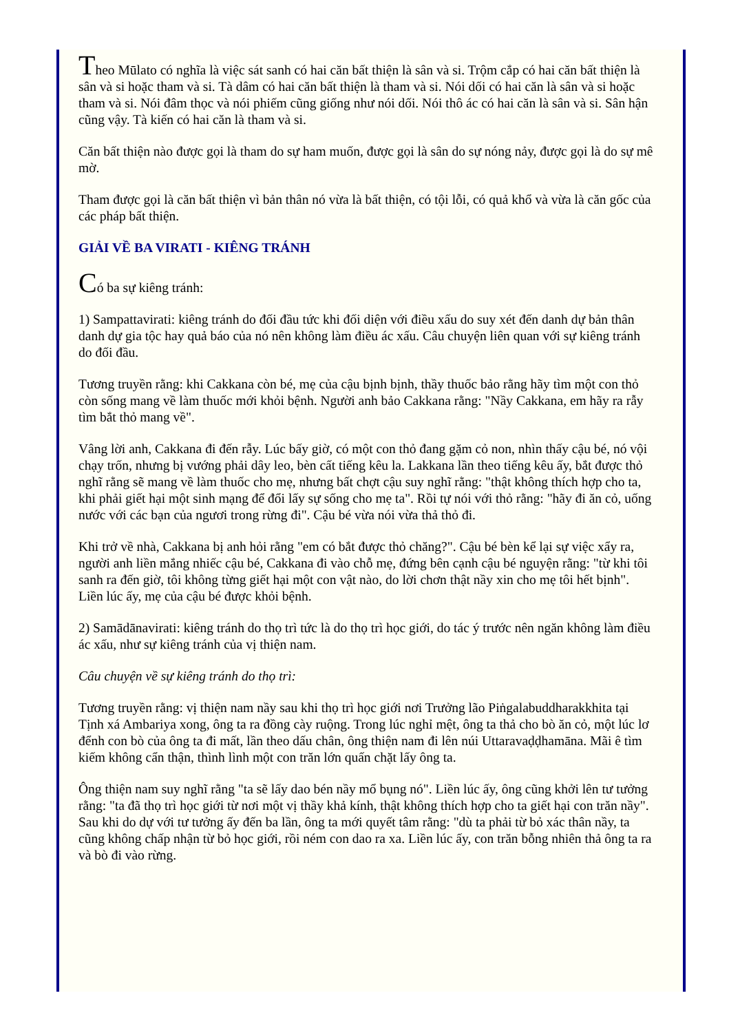Theo Mūlato có nghĩa là việc sát sanh có hai căn bất thiện là sân và si. Trộm cắp có hai căn bất thiện là sân và si hoặc tham và si. Tà dâm có hai căn bất thiện là tham và si. Nói dối có hai căn là sân và si hoặc tham và si. Nói đâm thọc và nói phiếm cũng giống như nói dối. Nói thô ác có hai căn là sân và si. Sân hận cũng vậy. Tà kiến có hai căn là tham và si.
Căn bất thiện nào được gọi là tham do sự ham muốn, được gọi là sân do sự nóng nảy, được gọi là do sự mê mờ.
Tham được gọi là căn bất thiện vì bản thân nó vừa là bất thiện, có tội lỗi, có quả khổ và vừa là căn gốc của các pháp bất thiện.
GIẢI VỀ BA VIRATI - KIÊNG TRÁNH
Có ba sự kiêng tránh:
1) Sampattavirati: kiêng tránh do đối đầu tức khi đối diện với điều xấu do suy xét đến danh dự bản thân danh dự gia tộc hay quả báo của nó nên không làm điều ác xấu. Câu chuyện liên quan với sự kiêng tránh do đối đầu.
Tương truyền rằng: khi Cakkana còn bé, mẹ của cậu bịnh bịnh, thầy thuốc bảo rằng hãy tìm một con thỏ còn sống mang về làm thuốc mới khỏi bệnh. Người anh bảo Cakkana rằng: "Nầy Cakkana, em hãy ra rẫy tìm bắt thỏ mang về".
Vâng lời anh, Cakkana đi đến rẫy. Lúc bấy giờ, có một con thỏ đang gặm cỏ non, nhìn thấy cậu bé, nó vội chạy trốn, nhưng bị vướng phải dây leo, bèn cất tiếng kêu la. Lakkana lần theo tiếng kêu ấy, bắt được thỏ nghĩ rằng sẽ mang về làm thuốc cho mẹ, nhưng bất chợt cậu suy nghĩ rằng: "thật không thích hợp cho ta, khi phải giết hại một sinh mạng để đổi lấy sự sống cho mẹ ta". Rồi tự nói với thỏ rằng: "hãy đi ăn cỏ, uống nước với các bạn của ngươi trong rừng đi". Cậu bé vừa nói vừa thả thỏ đi.
Khi trở về nhà, Cakkana bị anh hỏi rằng "em có bắt được thỏ chăng?". Cậu bé bèn kể lại sự việc xẩy ra, người anh liền mắng nhiếc cậu bé, Cakkana đi vào chỗ mẹ, đứng bên cạnh cậu bé nguyện rằng: "từ khi tôi sanh ra đến giờ, tôi không từng giết hại một con vật nào, do lời chơn thật nầy xin cho mẹ tôi hết bịnh". Liền lúc ấy, mẹ của cậu bé được khỏi bệnh.
2) Samādānavirati: kiêng tránh do thọ trì tức là do thọ trì học giới, do tác ý trước nên ngăn không làm điều ác xấu, như sự kiêng tránh của vị thiện nam.
Câu chuyện về sự kiêng tránh do thọ trì:
Tương truyền rằng: vị thiện nam nầy sau khi thọ trì học giới nơi Trưởng lão Piṅgalabuddharakkhita tại Tịnh xá Ambariya xong, ông ta ra đồng cày ruộng. Trong lúc nghỉ mệt, ông ta thả cho bò ăn cỏ, một lúc lơ đểnh con bò của ông ta đi mất, lần theo dấu chân, ông thiện nam đi lên núi Uttaravaḍḍhamāna. Mãi ê tìm kiếm không cẩn thận, thình lình một con trăn lớn quấn chặt lấy ông ta.
Ông thiện nam suy nghĩ rằng "ta sẽ lấy dao bén nầy mổ bụng nó". Liền lúc ấy, ông cũng khởi lên tư tưởng rằng: "ta đã thọ trì học giới từ nơi một vị thầy khả kính, thật không thích hợp cho ta giết hại con trăn nầy". Sau khi do dự với tư tưởng ấy đến ba lần, ông ta mới quyết tâm rằng: "dù ta phải từ bỏ xác thân nầy, ta cũng không chấp nhận từ bỏ học giới, rồi ném con dao ra xa. Liền lúc ấy, con trăn bỗng nhiên thả ông ta ra và bò đi vào rừng.